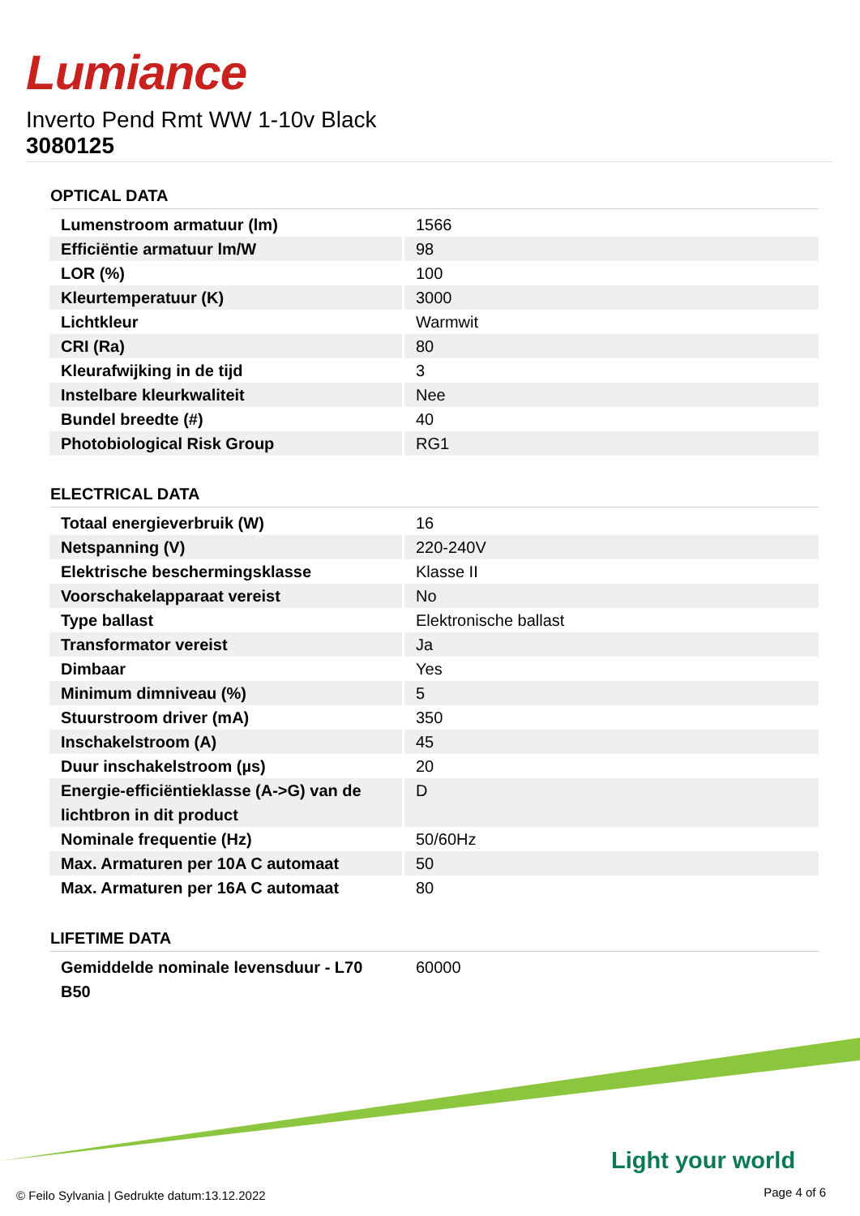Lumiance
Inverto Pend Rmt WW 1-10v Black
3080125
OPTICAL DATA
| Lumenstroom armatuur (lm) | 1566 |
| Efficiëntie armatuur lm/W | 98 |
| LOR (%) | 100 |
| Kleurtemperatuur (K) | 3000 |
| Lichtkleur | Warmwit |
| CRI (Ra) | 80 |
| Kleurafwijking in de tijd | 3 |
| Instelbare kleurkwaliteit | Nee |
| Bundel breedte (#) | 40 |
| Photobiological Risk Group | RG1 |
ELECTRICAL DATA
| Totaal energieverbruik (W) | 16 |
| Netspanning (V) | 220-240V |
| Elektrische beschermingsklasse | Klasse II |
| Voorschakelapparaat vereist | No |
| Type ballast | Elektronische ballast |
| Transformator vereist | Ja |
| Dimbaar | Yes |
| Minimum dimniveau (%) | 5 |
| Stuurstroom driver (mA) | 350 |
| Inschakelstroom (A) | 45 |
| Duur inschakelstroom (µs) | 20 |
| Energie-efficiëntieklasse (A->G) van de lichtbron in dit product | D |
| Nominale frequentie (Hz) | 50/60Hz |
| Max. Armaturen per 10A C automaat | 50 |
| Max. Armaturen per 16A C automaat | 80 |
LIFETIME DATA
| Gemiddelde nominale levensduur - L70 B50 | 60000 |
Light your world
© Feilo Sylvania | Gedrukte datum:13.12.2022
Page 4 of 6